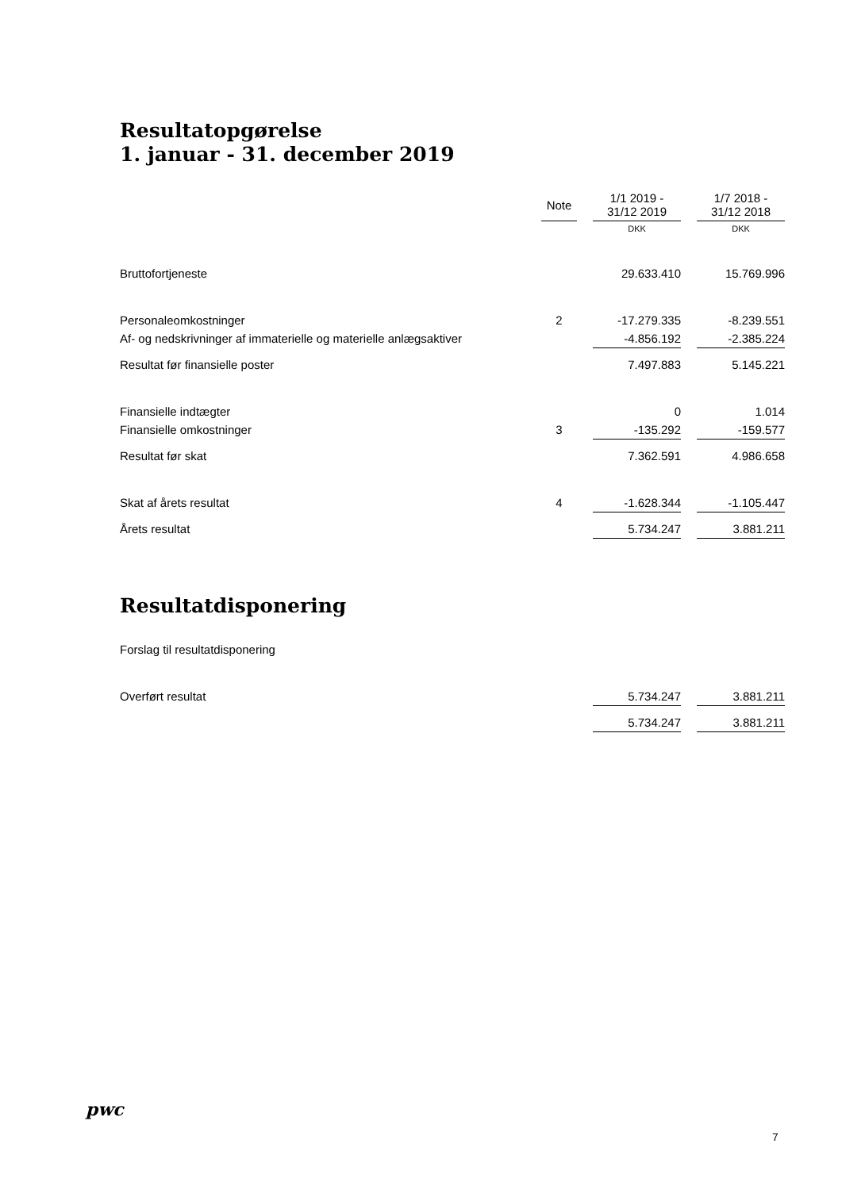Resultatopgørelse
1. januar - 31. december 2019
| | Note | | 1/1 2019 - 31/12 2019 | | 1/7 2018 - 31/12 2018 |
| --- | --- | --- | --- | --- | --- |
| | | | DKK | | DKK |
| Bruttofortjeneste | | | 29.633.410 | | 15.769.996 |
| Personaleomkostninger | 2 | | -17.279.335 | | -8.239.551 |
| Af- og nedskrivninger af immaterielle og materielle anlægsaktiver | | | -4.856.192 | | -2.385.224 |
| Resultat før finansielle poster | | | 7.497.883 | | 5.145.221 |
| Finansielle indtægter | | | 0 | | 1.014 |
| Finansielle omkostninger | 3 | | -135.292 | | -159.577 |
| Resultat før skat | | | 7.362.591 | | 4.986.658 |
| Skat af årets resultat | 4 | | -1.628.344 | | -1.105.447 |
| Årets resultat | | | 5.734.247 | | 3.881.211 |
Resultatdisponering
| Forslag til resultatdisponering | | | | | |
| Overført resultat | | | 5.734.247 | | 3.881.211 |
| | | | 5.734.247 | | 3.881.211 |
pwc
7